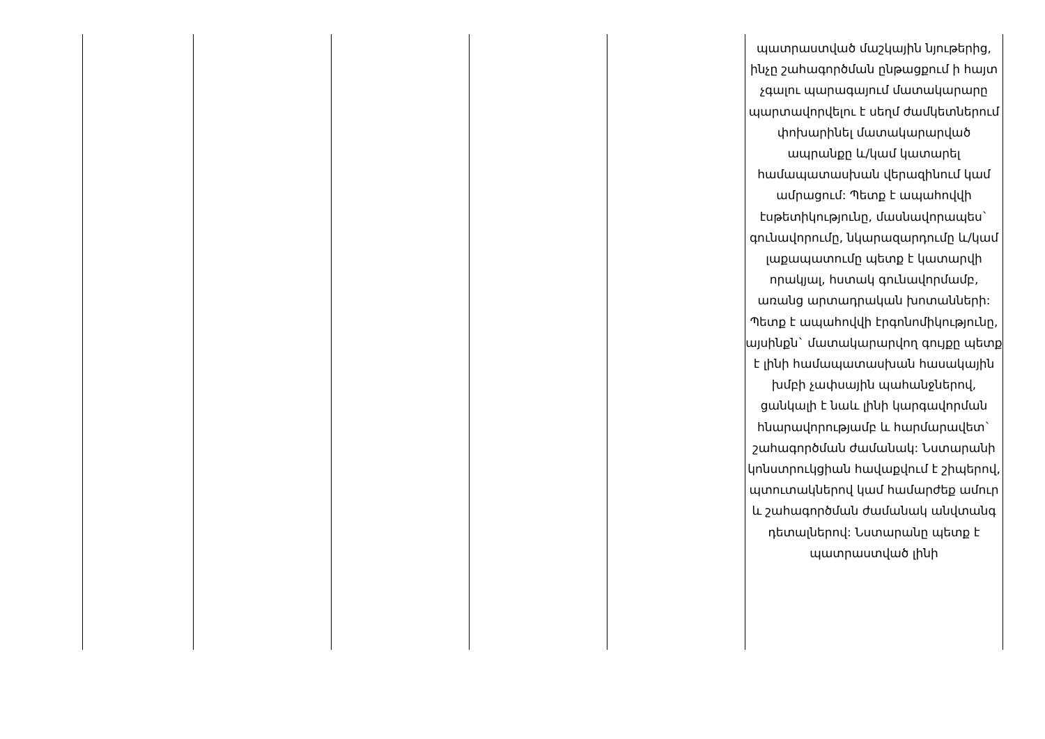| | | | | | պատրաստված մաշկային նյութերից, ինչը շահագործման ընթացքում ի հայտ չգալու պարագայում մատակարարը պարտավորվելու է սեղմ ժամկետներում փոխարինել մատակարարված ապրանքը և/կամ կատարել համապատասխան վերազինում կամ ամրացում: Պետք է ապահովվի էսթետիկությունը, մասնավորապես` գունավորումը, նկարազարդումը և/կամ լաքապատումը պետք է կատարվի որակյալ, հստակ գունավորմամբ, առանց արտադրական խոտանների: Պետք է ապահովվի էրգոնոմիկությունը, այսինքն` մատակարարվող գույքը պետք է լինի համապատասխան հասակային խմբի չափսային պահանջներով, ցանկալի է նաև լինի կարգավորման հնարավորությամբ և հարմարավետ` շահագործման ժամանակ: Նստարանի կոնստրուկցիան հավաքվում է շիպերով, պտուտակներով կամ համարժեք ամուր և շահագործման ժամանակ անվտանգ դետալներով: Նստարանը պետք է պատրաստված լինի |